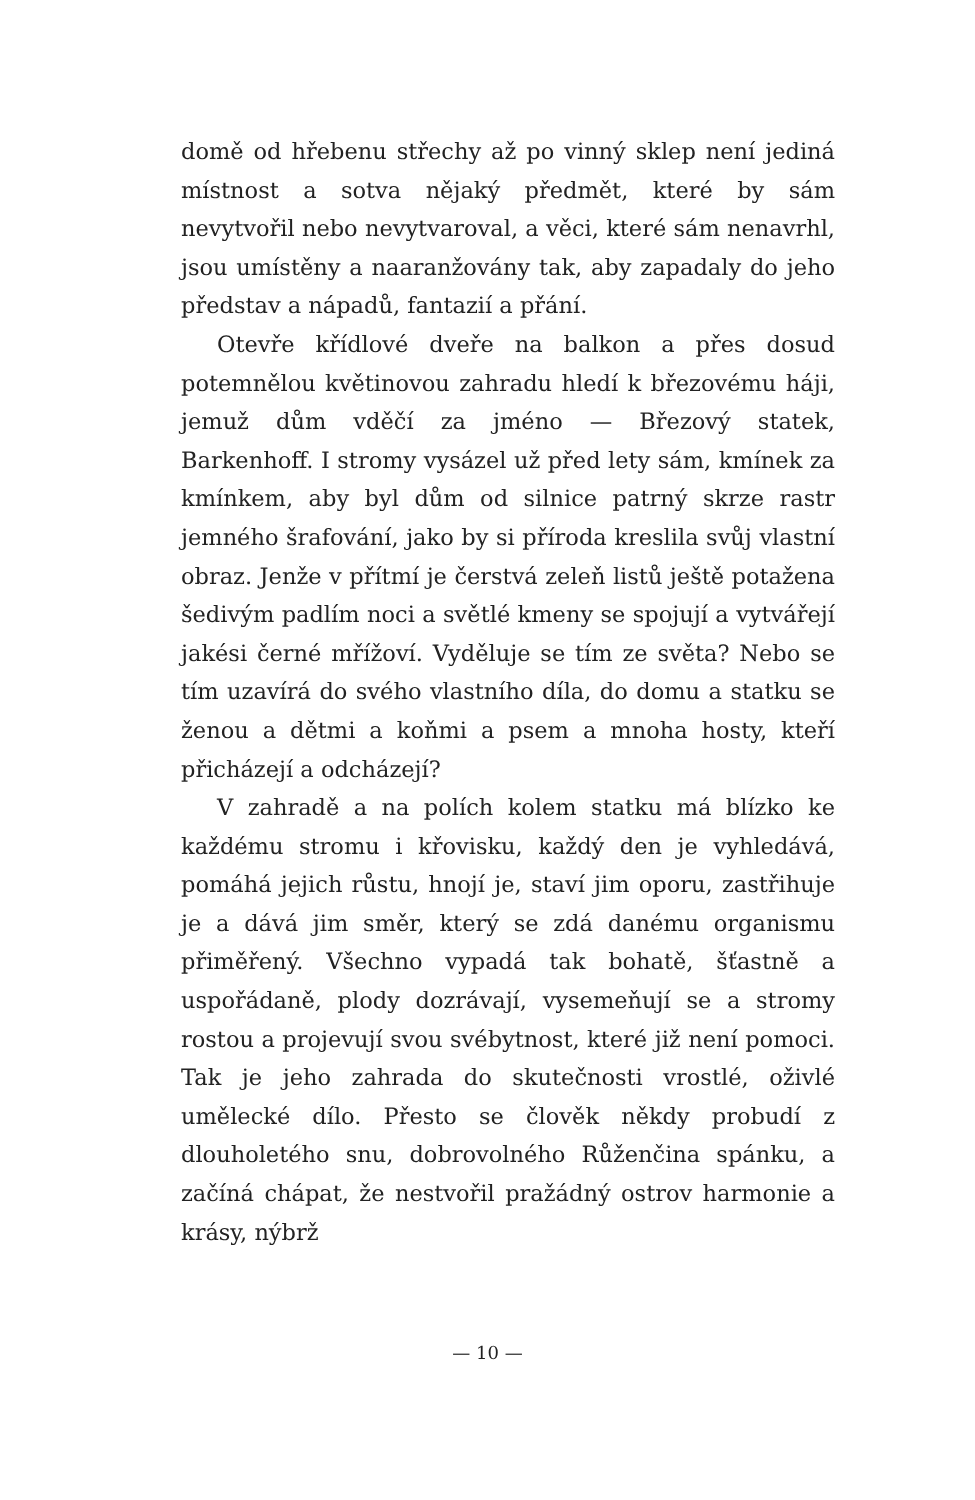domě od hřebenu střechy až po vinný sklep není jediná místnost a sotva nějaký předmět, které by sám nevytvořil nebo nevytvaroval, a věci, které sám nenavrhl, jsou umístěny a naaranžovány tak, aby zapadaly do jeho představ a nápadů, fantazií a přání.
Otevře křídlové dveře na balkon a přes dosud potemnělou květinovou zahradu hledí k březovému háji, jemuž dům vděčí za jméno — Březový statek, Barkenhoff. I stromy vysázel už před lety sám, kmínek za kmínkem, aby byl dům od silnice patrný skrze rastr jemného šrafování, jako by si příroda kreslila svůj vlastní obraz. Jenže v přítmí je čerstvá zeleň listů ještě potažena šedivým padlím noci a světlé kmeny se spojují a vytvářejí jakési černé mřížoví. Vyděluje se tím ze světa? Nebo se tím uzavírá do svého vlastního díla, do domu a statku se ženou a dětmi a koňmi a psem a mnoha hosty, kteří přicházejí a odcházejí?
V zahradě a na polích kolem statku má blízko ke každému stromu i křovisku, každý den je vyhledává, pomáhá jejich růstu, hnojí je, staví jim oporu, zastřihuje je a dává jim směr, který se zdá danému organismu přiměřený. Všechno vypadá tak bohatě, šťastně a uspořádaně, plody dozrávají, vysemeňují se a stromy rostou a projevují svou svébytnost, které již není pomoci. Tak je jeho zahrada do skutečnosti vrostlé, oživlé umělecké dílo. Přesto se člověk někdy probudí z dlouholetého snu, dobrovolného Růženčina spánku, a začíná chápat, že nestvořil pražádný ostrov harmonie a krásy, nýbrž
— 10 —